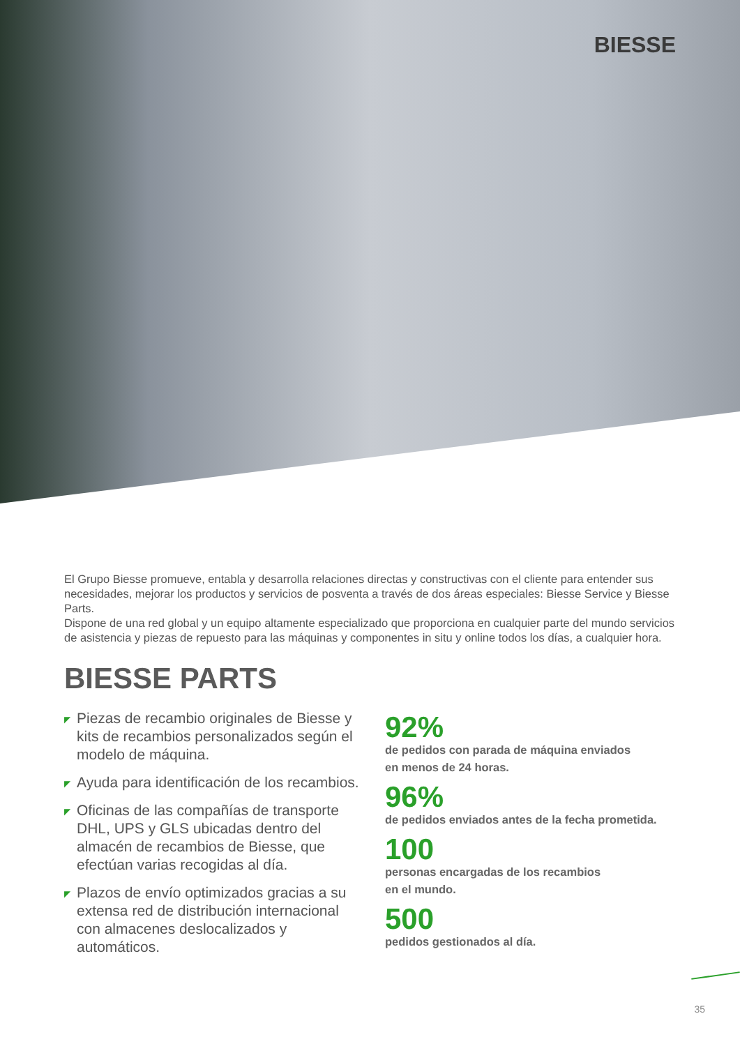BIESSE
El Grupo Biesse promueve, entabla y desarrolla relaciones directas y constructivas con el cliente para entender sus necesidades, mejorar los productos y servicios de posventa a través de dos áreas especiales: Biesse Service y Biesse Parts.
Dispone de una red global y un equipo altamente especializado que proporciona en cualquier parte del mundo servicios de asistencia y piezas de repuesto para las máquinas y componentes in situ y online todos los días, a cualquier hora.
BIESSE PARTS
◤ Piezas de recambio originales de Biesse y kits de recambios personalizados según el modelo de máquina.
◤ Ayuda para identificación de los recambios.
◤ Oficinas de las compañías de transporte DHL, UPS y GLS ubicadas dentro del almacén de recambios de Biesse, que efectúan varias recogidas al día.
◤ Plazos de envío optimizados gracias a su extensa red de distribución internacional con almacenes deslocalizados y automáticos.
92%
de pedidos con parada de máquina enviados
en menos de 24 horas.
96%
de pedidos enviados antes de la fecha prometida.
100
personas encargadas de los recambios
en el mundo.
500
pedidos gestionados al día.
35